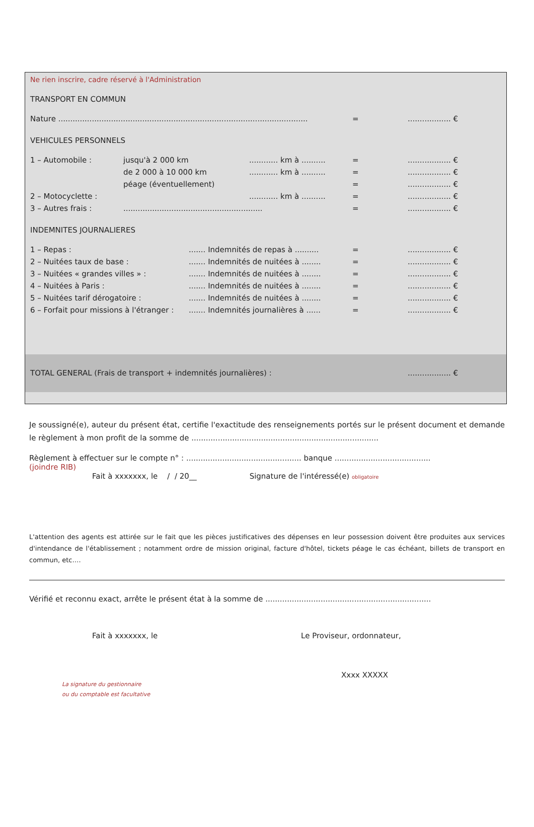Ne rien inscrire, cadre réservé à l'Administration
TRANSPORT EN COMMUN
Nature ........................................................................................................ =.................. €
VEHICULES PERSONNELS
1 – Automobile : jusqu'à 2 000 km............ km à .......... =.................. €
de 2 000 à 10 000 km............ km à .......... =.................. €
péage (éventuellement) =.................. €
2 – Motocyclette : ............ km à .......... =.................. €
3 – Autres frais :.......................................................... =.................. €
INDEMNITES JOURNALIERES
1 – Repas :....... Indemnités de repas à .......... =.................. €
2 – Nuitées taux de base :....... Indemnités de nuitées à ........ =.................. €
3 – Nuitées « grandes villes » :....... Indemnités de nuitées à ........ =.................. €
4 – Nuitées à Paris :....... Indemnités de nuitées à ........ =.................. €
5 – Nuitées tarif dérogatoire :....... Indemnités de nuitées à ........ =.................. €
6 – Forfait pour missions à l'étranger :....... Indemnités journalières à ...... =.................. €
TOTAL GENERAL (Frais de transport + indemnités journalières) :.................. €
Je soussigné(e), auteur du présent état, certifie l'exactitude des renseignements portés sur le présent document et demande le règlement à mon profit de la somme de ..............................................................................
Règlement à effectuer sur le compte n° : ................................................ banque ........................................
(joindre RIB)
Fait à xxxxxxx, le / / 20__ Signature de l'intéressé(e) obligatoire
L'attention des agents est attirée sur le fait que les pièces justificatives des dépenses en leur possession doivent être produites aux services d'intendance de l'établissement ; notamment ordre de mission original, facture d'hôtel, tickets péage le cas échéant, billets de transport en commun, etc….
Vérifié et reconnu exact, arrête le présent état à la somme de .....................................................................
Fait à xxxxxxx, le Le Proviseur, ordonnateur,
Xxxx XXXXX
La signature du gestionnaire
ou du comptable est facultative